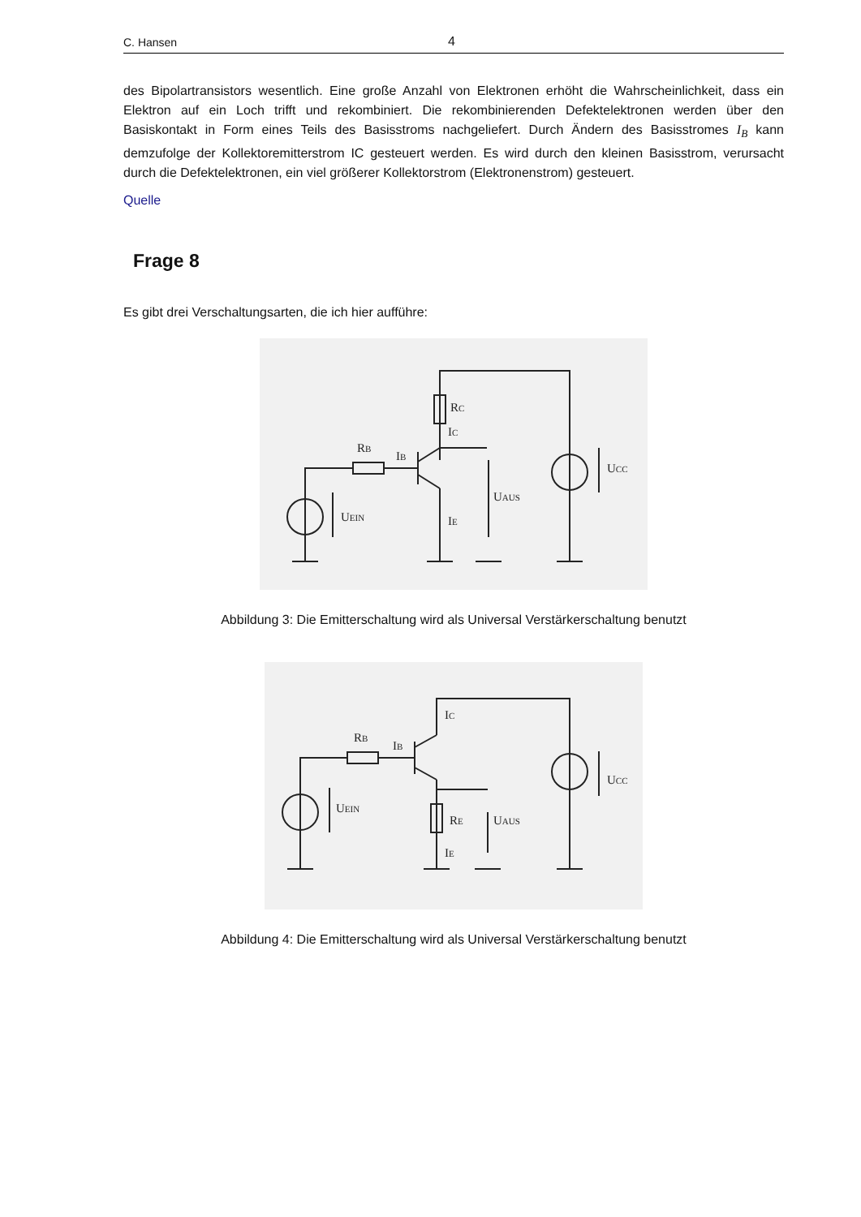C. Hansen 4
des Bipolartransistors wesentlich. Eine große Anzahl von Elektronen erhöht die Wahrscheinlichkeit, dass ein Elektron auf ein Loch trifft und rekombiniert. Die rekombinierenden Defektelektronen werden über den Basiskontakt in Form eines Teils des Basisstroms nachgeliefert. Durch Ändern des Basisstromes I<sub>B</sub> kann demzufolge der Kollektoremitterstrom IC gesteuert werden. Es wird durch den kleinen Basisstrom, verursacht durch die Defektelektronen, ein viel größerer Kollektorstrom (Elektronenstrom) gesteuert.
Quelle
Frage 8
Es gibt drei Verschaltungsarten, die ich hier aufführe:
RC
IC
RB
IB
UEIN
IE
UAUS
UCC
Abbildung 3: Die Emitterschaltung wird als Universal Verstärkerschaltung benutzt
IC
RB
IB
UEIN
RE
IE
UAUS
UCC
Abbildung 4: Die Emitterschaltung wird als Universal Verstärkerschaltung benutzt